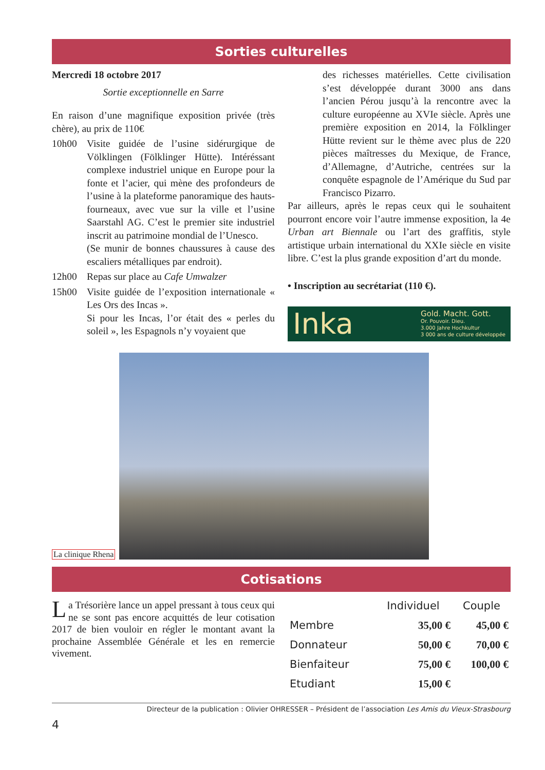Sorties culturelles
Mercredi 18 octobre 2017
Sortie exceptionnelle en Sarre
En raison d’une magnifique exposition privée (très chère), au prix de 110€
10h00 Visite guidée de l’usine sidérurgique de Völklingen (Fölklinger Hütte). Intéréssant complexe industriel unique en Europe pour la fonte et l’acier, qui mène des profondeurs de l’usine à la plateforme panoramique des hauts-fourneaux, avec vue sur la ville et l’usine Saarstahl AG. C’est le premier site industriel inscrit au patrimoine mondial de l’Unesco.
(Se munir de bonnes chaussures à cause des escaliers métalliques par endroit).
12h00 Repas sur place au Cafe Umwalzer
15h00 Visite guidée de l’exposition internationale « Les Ors des Incas ».
Si pour les Incas, l’or était des « perles du soleil », les Espagnols n’y voyaient que
des richesses matérielles. Cette civilisation s’est développée durant 3000 ans dans l’ancien Pérou jusqu’à la rencontre avec la culture européenne au XVIe siècle. Après une première exposition en 2014, la Fölklinger Hütte revient sur le thème avec plus de 220 pièces maîtresses du Mexique, de France, d’Allemagne, d’Autriche, centrées sur la conquête espagnole de l’Amérique du Sud par Francisco Pizarro.
Par ailleurs, après le repas ceux qui le souhaitent pourront encore voir l’autre immense exposition, la 4e Urban art Biennale ou l’art des graffitis, style artistique urbain international du XXIe siècle en visite libre. C’est la plus grande exposition d’art du monde.
• Inscription au secrétariat (110 €).
Inka Gold. Macht. Gott.
Or. Pouvoir. Dieu.
3.000 Jahre Hochkultur
3 000 ans de culture développée
La clinique Rhena
Cotisations
La Trésorière lance un appel pressant à tous ceux qui ne se sont pas encore acquittés de leur cotisation 2017 de bien vouloir en régler le montant avant la prochaine Assemblée Générale et les en remercie vivement.
| | Individuel | Couple |
| --- | --- | --- |
| Membre | 35,00 € | 45,00 € |
| Donnateur | 50,00 € | 70,00 € |
| Bienfaiteur | 75,00 € | 100,00 € |
| Etudiant | 15,00 € | |
Directeur de la publication : Olivier OHRESSER – Président de l’association Les Amis du Vieux-Strasbourg
4